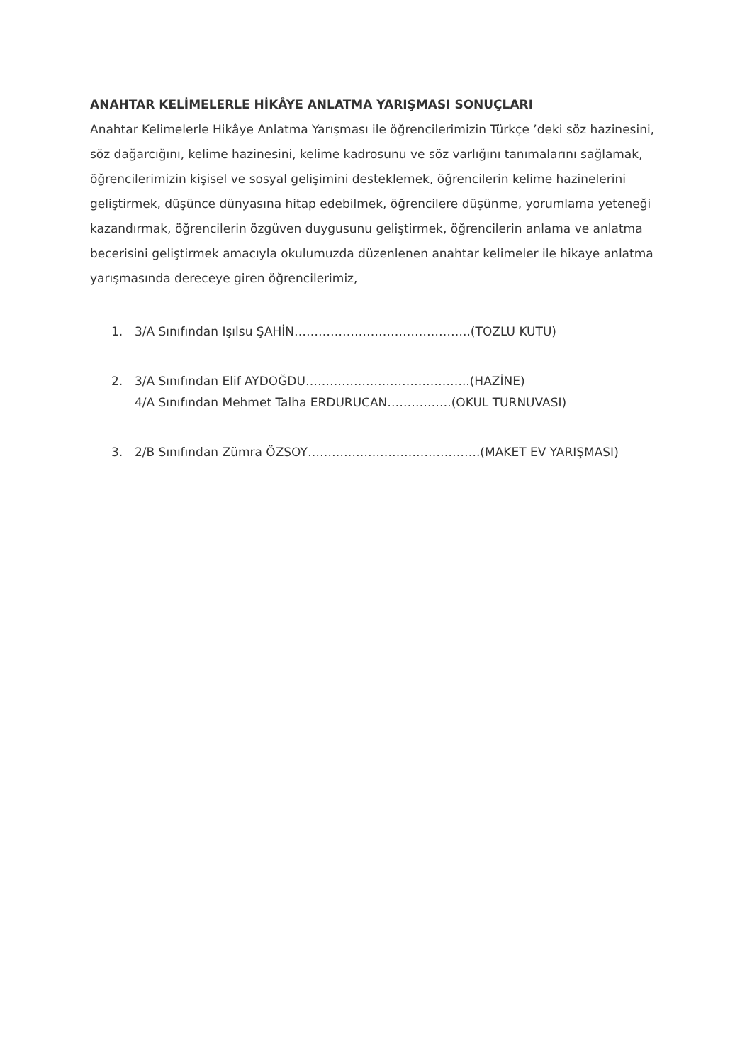ANAHTAR KELİMELERLE HİKÂYE ANLATMA YARIŞMASI SONUÇLARI
Anahtar Kelimelerle Hikâye Anlatma Yarışması ile öğrencilerimizin Türkçe ’deki söz hazinesini, söz dağarcığını, kelime hazinesini, kelime kadrosunu ve söz varlığını tanımalarını sağlamak, öğrencilerimizin kişisel ve sosyal gelişimini desteklemek, öğrencilerin kelime hazinelerini geliştirmek, düşünce dünyasına hitap edebilmek, öğrencilere düşünme, yorumlama yeteneği kazandırmak, öğrencilerin özgüven duygusunu geliştirmek, öğrencilerin anlama ve anlatma becerisini geliştirmek amacıyla okulumuzda düzenlenen anahtar kelimeler ile hikaye anlatma yarışmasında dereceye giren öğrencilerimiz,
1. 3/A Sınıfından Işılsu ŞAHİN……………………………………..(TOZLU KUTU)
2. 3/A Sınıfından Elif AYDOĞDU…………………………………..(HAZİNE)
4/A Sınıfından Mehmet Talha ERDURUCAN…………….(OKUL TURNUVASI)
3. 2/B Sınıfından Zümra ÖZSOY…………………………………….(MAKET EV YARIŞMASI)